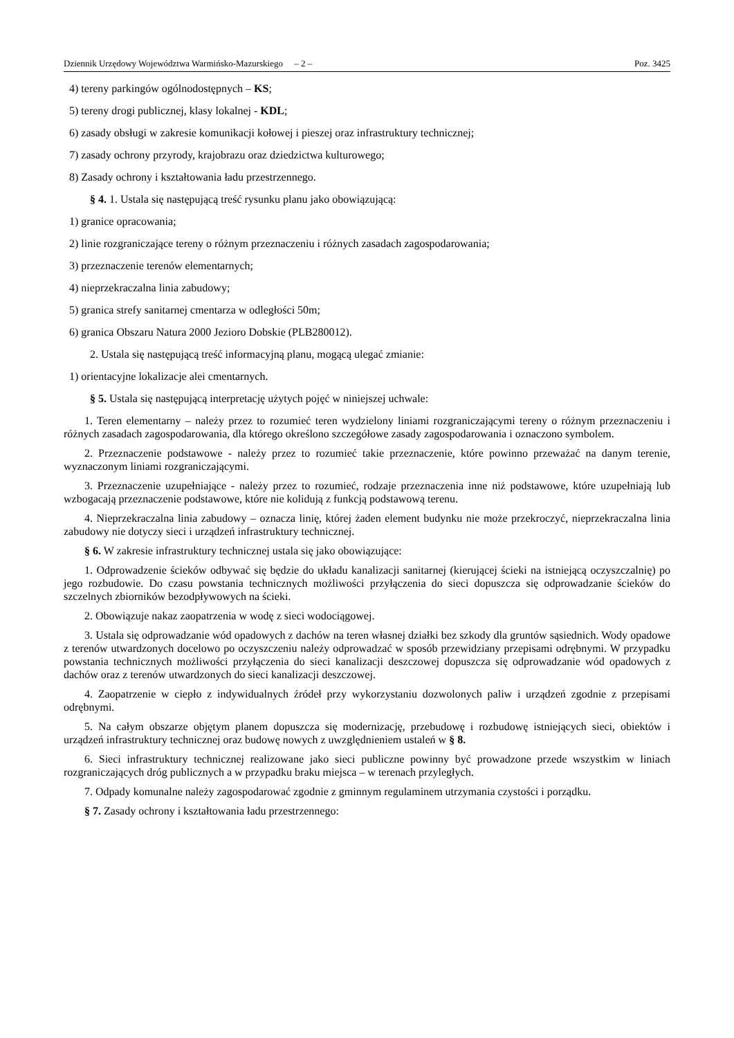Dziennik Urzędowy Województwa Warmińsko-Mazurskiego – 2 – Poz. 3425
4) tereny parkingów ogólnodostępnych – KS;
5) tereny drogi publicznej, klasy lokalnej - KDL;
6) zasady obsługi w zakresie komunikacji kołowej i pieszej oraz infrastruktury technicznej;
7) zasady ochrony przyrody, krajobrazu oraz dziedzictwa kulturowego;
8) Zasady ochrony i kształtowania ładu przestrzennego.
§ 4. 1. Ustala się następującą treść rysunku planu jako obowiązującą:
1) granice opracowania;
2) linie rozgraniczające tereny o różnym przeznaczeniu i różnych zasadach zagospodarowania;
3) przeznaczenie terenów elementarnych;
4) nieprzekraczalna linia zabudowy;
5) granica strefy sanitarnej cmentarza w odległości 50m;
6) granica Obszaru Natura 2000 Jezioro Dobskie (PLB280012).
2. Ustala się następującą treść informacyjną planu, mogącą ulegać zmianie:
1) orientacyjne lokalizacje alei cmentarnych.
§ 5. Ustala się następującą interpretację użytych pojęć w niniejszej uchwale:
1. Teren elementarny – należy przez to rozumieć teren wydzielony liniami rozgraniczającymi tereny o różnym przeznaczeniu i różnych zasadach zagospodarowania, dla którego określono szczegółowe zasady zagospodarowania i oznaczono symbolem.
2. Przeznaczenie podstawowe - należy przez to rozumieć takie przeznaczenie, które powinno przeważać na danym terenie, wyznaczonym liniami rozgraniczającymi.
3. Przeznaczenie uzupełniające - należy przez to rozumieć, rodzaje przeznaczenia inne niż podstawowe, które uzupełniają lub wzbogacają przeznaczenie podstawowe, które nie kolidują z funkcją podstawową terenu.
4. Nieprzekraczalna linia zabudowy – oznacza linię, której żaden element budynku nie może przekroczyć, nieprzekraczalna linia zabudowy nie dotyczy sieci i urządzeń infrastruktury technicznej.
§ 6. W zakresie infrastruktury technicznej ustala się jako obowiązujące:
1. Odprowadzenie ścieków odbywać się będzie do układu kanalizacji sanitarnej (kierującej ścieki na istniejącą oczyszczalnię) po jego rozbudowie. Do czasu powstania technicznych możliwości przyłączenia do sieci dopuszcza się odprowadzanie ścieków do szczelnych zbiorników bezodpływowych na ścieki.
2. Obowiązuje nakaz zaopatrzenia w wodę z sieci wodociągowej.
3. Ustala się odprowadzanie wód opadowych z dachów na teren własnej działki bez szkody dla gruntów sąsiednich. Wody opadowe z terenów utwardzonych docelowo po oczyszczeniu należy odprowadzać w sposób przewidziany przepisami odrębnymi. W przypadku powstania technicznych możliwości przyłączenia do sieci kanalizacji deszczowej dopuszcza się odprowadzanie wód opadowych z dachów oraz z terenów utwardzonych do sieci kanalizacji deszczowej.
4. Zaopatrzenie w ciepło z indywidualnych źródeł przy wykorzystaniu dozwolonych paliw i urządzeń zgodnie z przepisami odrębnymi.
5. Na całym obszarze objętym planem dopuszcza się modernizację, przebudowę i rozbudowę istniejących sieci, obiektów i urządzeń infrastruktury technicznej oraz budowę nowych z uwzględnieniem ustaleń w § 8.
6. Sieci infrastruktury technicznej realizowane jako sieci publiczne powinny być prowadzone przede wszystkim w liniach rozgraniczających dróg publicznych a w przypadku braku miejsca – w terenach przyległych.
7. Odpady komunalne należy zagospodarować zgodnie z gminnym regulaminem utrzymania czystości i porządku.
§ 7. Zasady ochrony i kształtowania ładu przestrzennego: